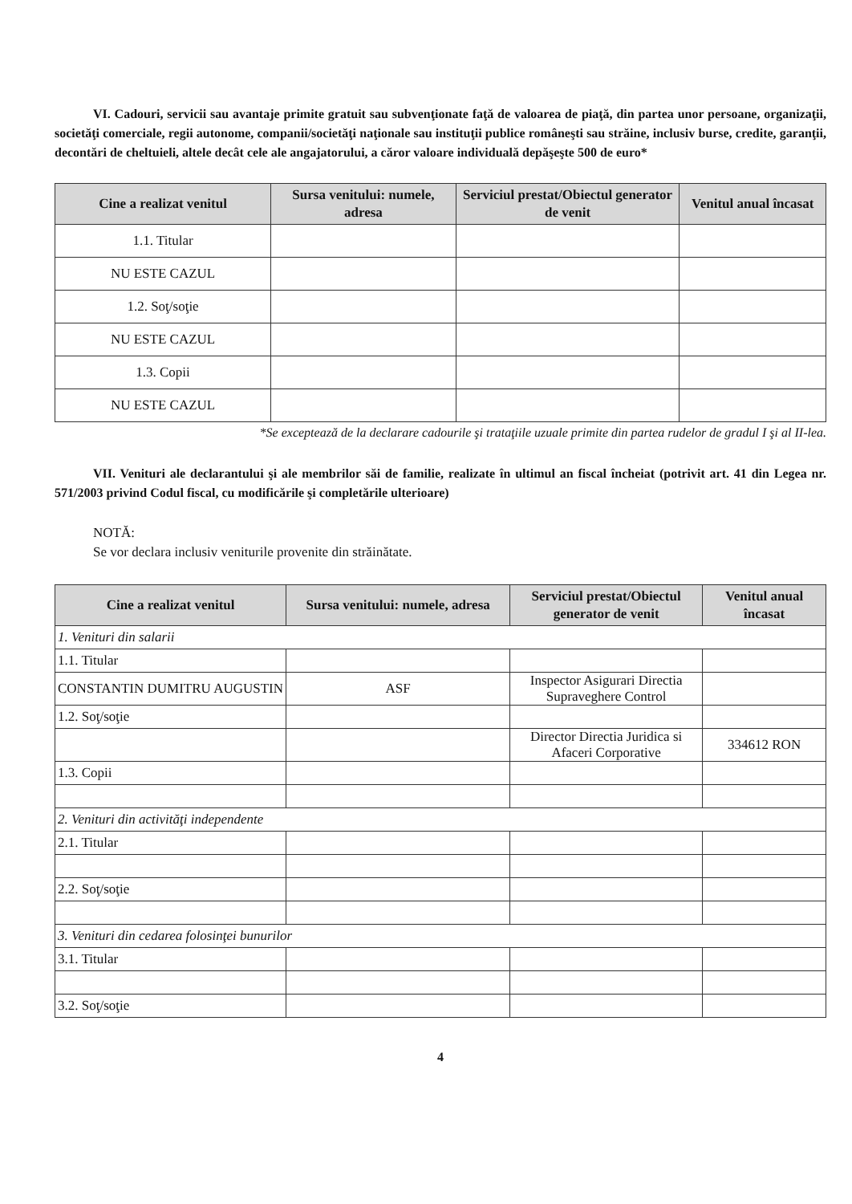VI. Cadouri, servicii sau avantaje primite gratuit sau subvenţionate faţă de valoarea de piaţă, din partea unor persoane, organizaţii, societăţi comerciale, regii autonome, companii/societăţi naţionale sau instituţii publice româneşti sau străine, inclusiv burse, credite, garanţii, decontări de cheltuieli, altele decât cele ale angajatorului, a căror valoare individuală depăşeşte 500 de euro*
| Cine a realizat venitul | Sursa venitului: numele, adresa | Serviciul prestat/Obiectul generator de venit | Venitul anual încasat |
| --- | --- | --- | --- |
| 1.1. Titular | | | |
| NU ESTE CAZUL | | | |
| 1.2. Soţ/soţie | | | |
| NU ESTE CAZUL | | | |
| 1.3. Copii | | | |
| NU ESTE CAZUL | | | |
*Se exceptează de la declarare cadourile şi trataţiile uzuale primite din partea rudelor de gradul I şi al II-lea.
VII. Venituri ale declarantului şi ale membrilor săi de familie, realizate în ultimul an fiscal încheiat (potrivit art. 41 din Legea nr. 571/2003 privind Codul fiscal, cu modificările şi completările ulterioare)
NOTĂ:
Se vor declara inclusiv veniturile provenite din străinătate.
| Cine a realizat venitul | Sursa venitului: numele, adresa | Serviciul prestat/Obiectul generator de venit | Venitul anual încasat |
| --- | --- | --- | --- |
| 1. Venituri din salarii | | | |
| 1.1. Titular | | | |
| CONSTANTIN DUMITRU AUGUSTIN | ASF | Inspector Asigurari Directia Supraveghere Control | |
| 1.2. Soţ/soţie | | | |
| | | Director Directia Juridica si Afaceri Corporative | 334612 RON |
| 1.3. Copii | | | |
| 2. Venituri din activităţi independente | | | |
| 2.1. Titular | | | |
| 2.2. Soţ/soţie | | | |
| 3. Venituri din cedarea folosinţei bunurilor | | | |
| 3.1. Titular | | | |
| 3.2. Soţ/soţie | | | |
4